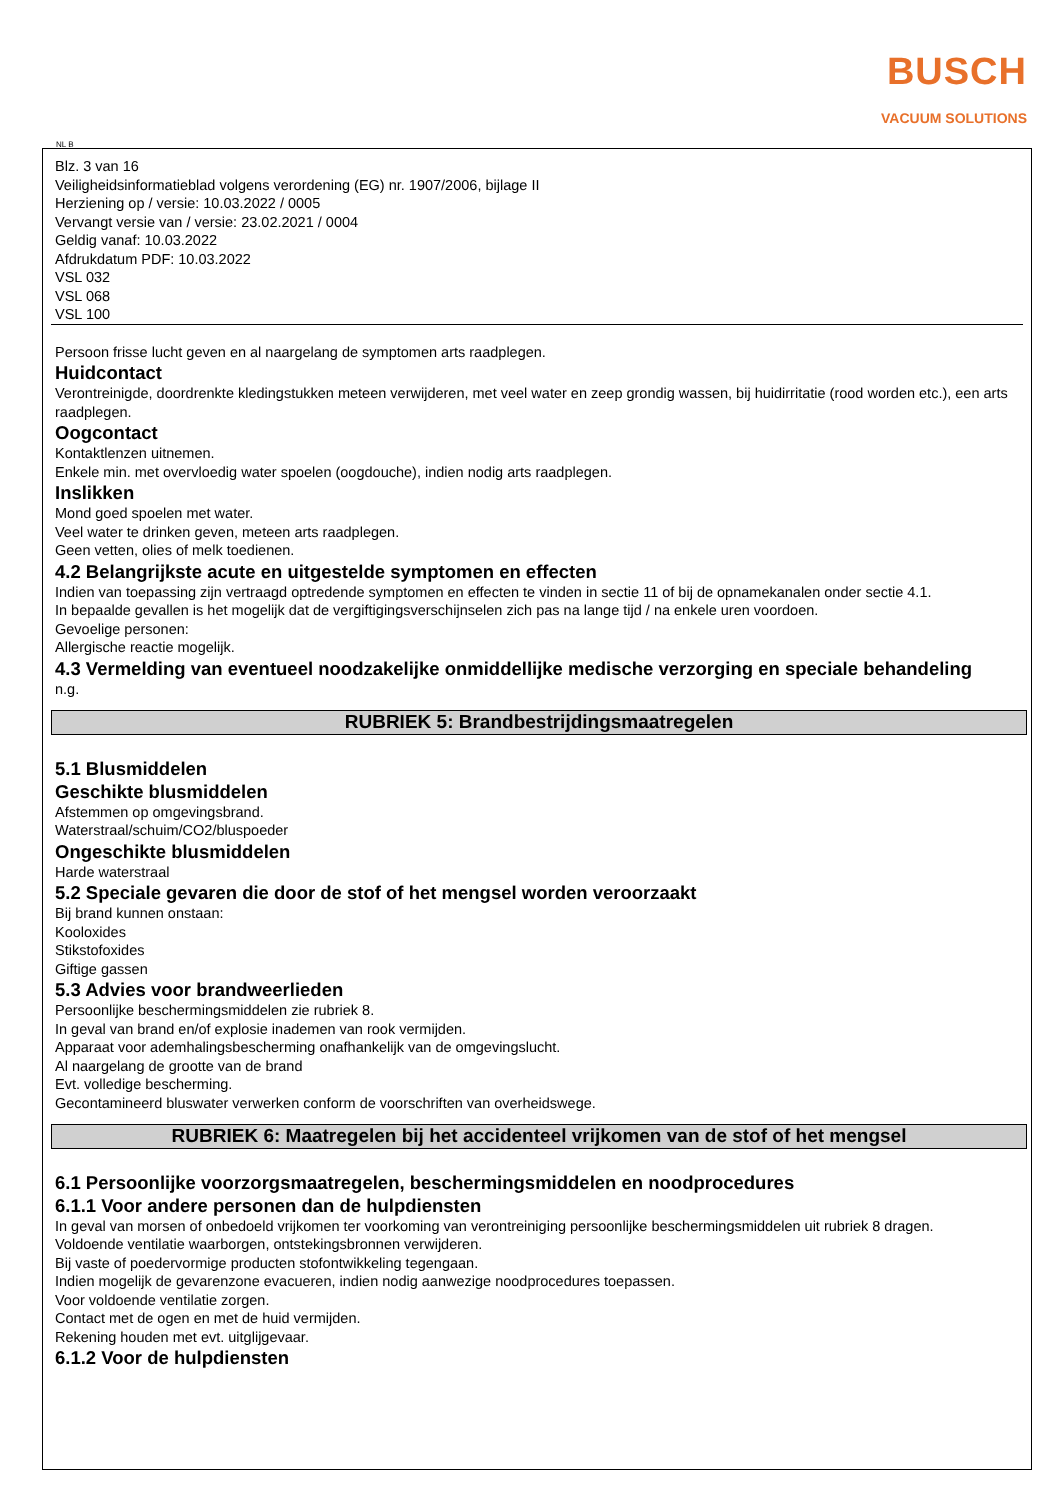BUSCH
VACUUM SOLUTIONS
NL B
Blz. 3 van 16
Veiligheidsinformatieblad volgens verordening (EG) nr. 1907/2006, bijlage II
Herziening op / versie: 10.03.2022 / 0005
Vervangt versie van / versie: 23.02.2021 / 0004
Geldig vanaf: 10.03.2022
Afdrukdatum PDF: 10.03.2022
VSL 032
VSL 068
VSL 100
Persoon frisse lucht geven en al naargelang de symptomen arts raadplegen.
Huidcontact
Verontreinigde, doordrenkte kledingstukken meteen verwijderen, met veel water en zeep grondig wassen, bij huidirritatie (rood worden etc.), een arts raadplegen.
Oogcontact
Kontaktlenzen uitnemen.
Enkele min. met overvloedig water spoelen (oogdouche), indien nodig arts raadplegen.
Inslikken
Mond goed spoelen met water.
Veel water te drinken geven, meteen arts raadplegen.
Geen vetten, olies of melk toedienen.
4.2 Belangrijkste acute en uitgestelde symptomen en effecten
Indien van toepassing zijn vertraagd optredende symptomen en effecten te vinden in sectie 11 of bij de opnamekanalen onder sectie 4.1.
In bepaalde gevallen is het mogelijk dat de vergiftigingsverschijnselen zich pas na lange tijd / na enkele uren voordoen.
Gevoelige personen:
Allergische reactie mogelijk.
4.3 Vermelding van eventueel noodzakelijke onmiddellijke medische verzorging en speciale behandeling
n.g.
RUBRIEK 5: Brandbestrijdingsmaatregelen
5.1 Blusmiddelen
Geschikte blusmiddelen
Afstemmen op omgevingsbrand.
Waterstraal/schuim/CO2/bluspoeder
Ongeschikte blusmiddelen
Harde waterstraal
5.2 Speciale gevaren die door de stof of het mengsel worden veroorzaakt
Bij brand kunnen onstaan:
Kooloxides
Stikstofoxides
Giftige gassen
5.3 Advies voor brandweerlieden
Persoonlijke beschermingsmiddelen zie rubriek 8.
In geval van brand en/of explosie inademen van rook vermijden.
Apparaat voor ademhalingsbescherming onafhankelijk van de omgevingslucht.
Al naargelang de grootte van de brand
Evt. volledige bescherming.
Gecontamineerd bluswater verwerken conform de voorschriften van overheidswege.
RUBRIEK 6: Maatregelen bij het accidenteel vrijkomen van de stof of het mengsel
6.1 Persoonlijke voorzorgsmaatregelen, beschermingsmiddelen en noodprocedures
6.1.1 Voor andere personen dan de hulpdiensten
In geval van morsen of onbedoeld vrijkomen ter voorkoming van verontreiniging persoonlijke beschermingsmiddelen uit rubriek 8 dragen.
Voldoende ventilatie waarborgen, ontstekingsbronnen verwijderen.
Bij vaste of poedervormige producten stofontwikkeling tegengaan.
Indien mogelijk de gevarenzone evacueren, indien nodig aanwezige noodprocedures toepassen.
Voor voldoende ventilatie zorgen.
Contact met de ogen en met de huid vermijden.
Rekening houden met evt. uitglijgevaar.
6.1.2 Voor de hulpdiensten